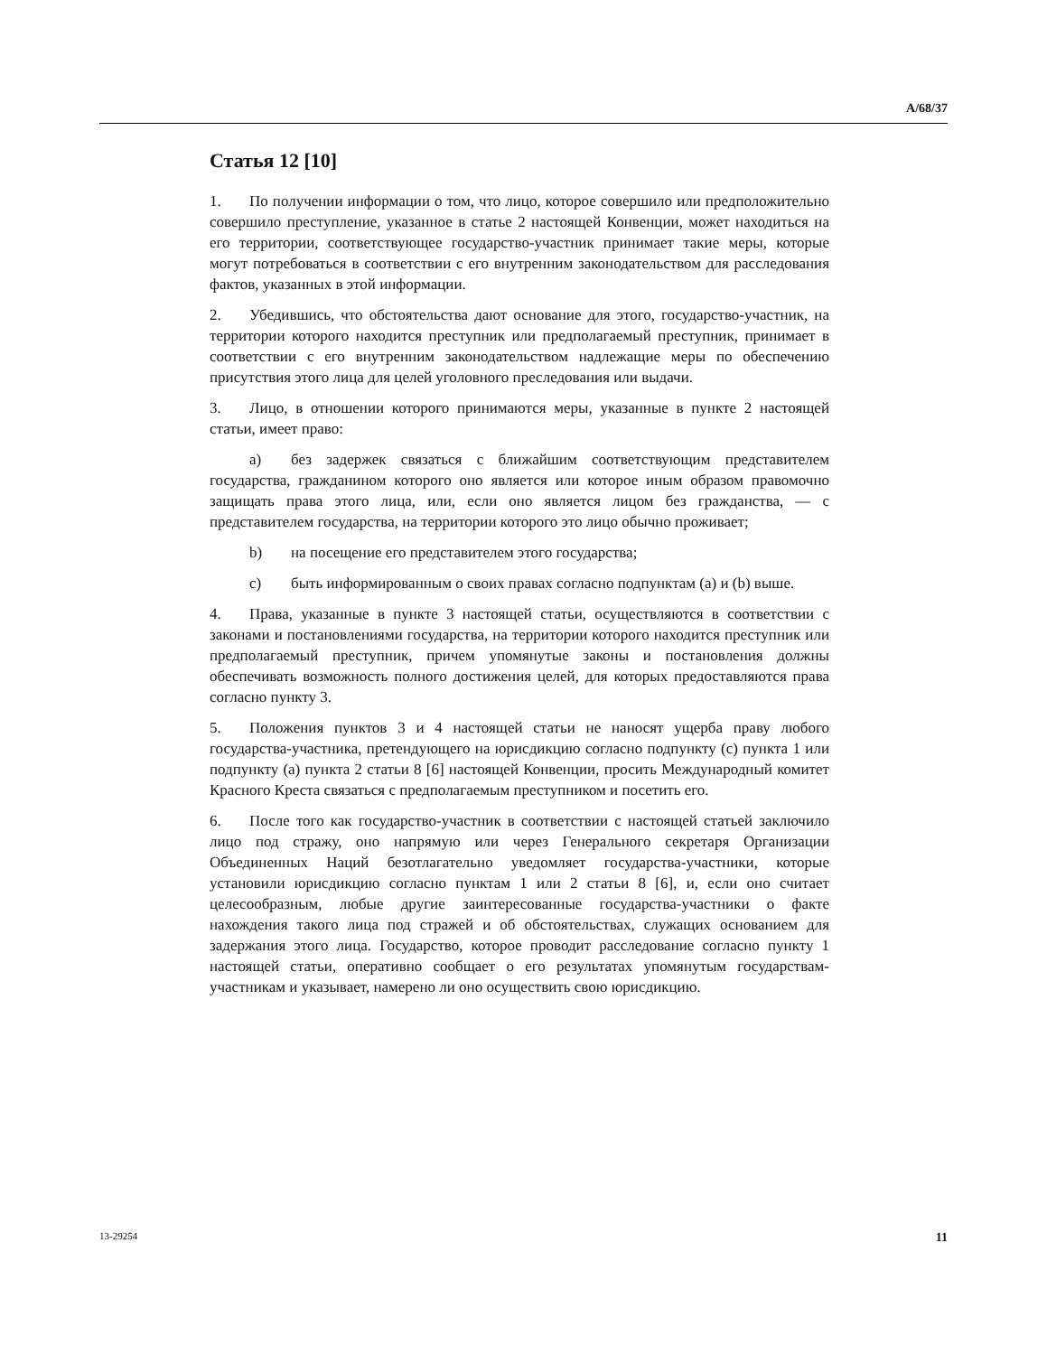A/68/37
Статья 12 [10]
1. По получении информации о том, что лицо, которое совершило или предположительно совершило преступление, указанное в статье 2 настоящей Конвенции, может находиться на его территории, соответствующее государство-участник принимает такие меры, которые могут потребоваться в соответствии с его внутренним законодательством для расследования фактов, указанных в этой информации.
2. Убедившись, что обстоятельства дают основание для этого, государство-участник, на территории которого находится преступник или предполагаемый преступник, принимает в соответствии с его внутренним законодательством надлежащие меры по обеспечению присутствия этого лица для целей уголовного преследования или выдачи.
3. Лицо, в отношении которого принимаются меры, указанные в пункте 2 настоящей статьи, имеет право:
a) без задержек связаться с ближайшим соответствующим представителем государства, гражданином которого оно является или которое иным образом правомочно защищать права этого лица, или, если оно является лицом без гражданства, — с представителем государства, на территории которого это лицо обычно проживает;
b) на посещение его представителем этого государства;
c) быть информированным о своих правах согласно подпунктам (a) и (b) выше.
4. Права, указанные в пункте 3 настоящей статьи, осуществляются в соответствии с законами и постановлениями государства, на территории которого находится преступник или предполагаемый преступник, причем упомянутые законы и постановления должны обеспечивать возможность полного достижения целей, для которых предоставляются права согласно пункту 3.
5. Положения пунктов 3 и 4 настоящей статьи не наносят ущерба праву любого государства-участника, претендующего на юрисдикцию согласно подпункту (c) пункта 1 или подпункту (a) пункта 2 статьи 8 [6] настоящей Конвенции, просить Международный комитет Красного Креста связаться с предполагаемым преступником и посетить его.
6. После того как государство-участник в соответствии с настоящей статьей заключило лицо под стражу, оно напрямую или через Генерального секретаря Организации Объединенных Наций безотлагательно уведомляет государства-участники, которые установили юрисдикцию согласно пунктам 1 или 2 статьи 8 [6], и, если оно считает целесообразным, любые другие заинтересованные государства-участники о факте нахождения такого лица под стражей и об обстоятельствах, служащих основанием для задержания этого лица. Государство, которое проводит расследование согласно пункту 1 настоящей статьи, оперативно сообщает о его результатах упомянутым государствам-участникам и указывает, намерено ли оно осуществить свою юрисдикцию.
13-29254 11